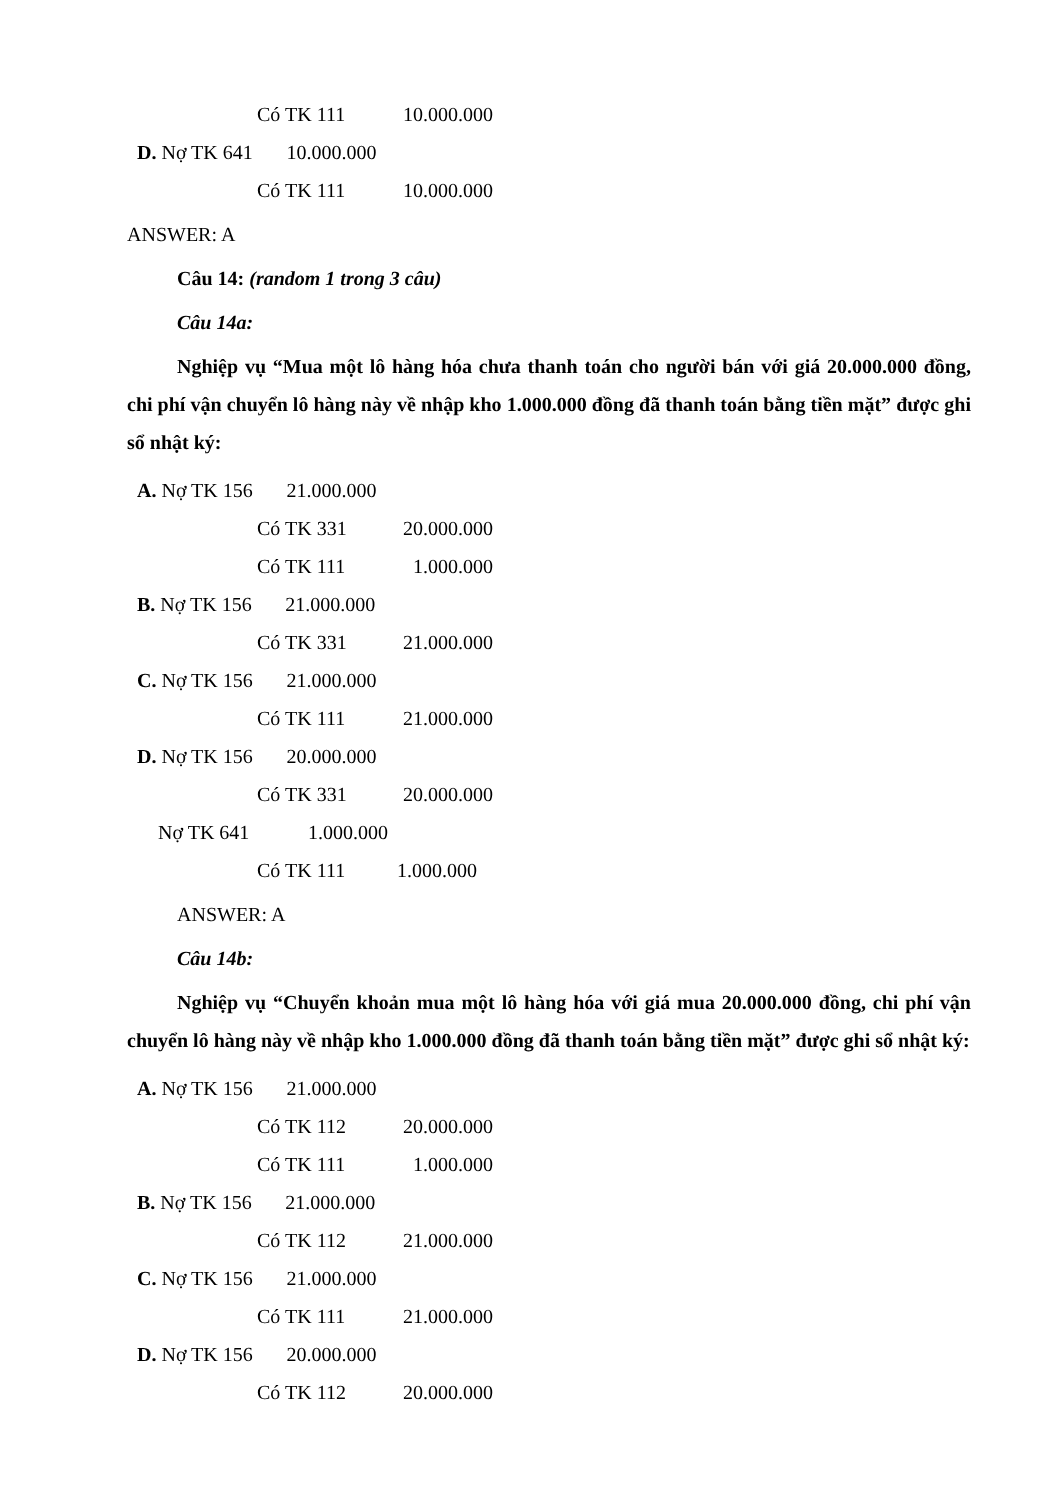Có TK 111 10.000.000
D. Nợ TK 641 10.000.000
Có TK 111 10.000.000
ANSWER: A
Câu 14: (random 1 trong 3 câu)
Câu 14a:
Nghiệp vụ “Mua một lô hàng hóa chưa thanh toán cho người bán với giá 20.000.000 đồng, chi phí vận chuyển lô hàng này về nhập kho 1.000.000 đồng đã thanh toán bằng tiền mặt” được ghi sổ nhật ký:
A. Nợ TK 156 21.000.000
Có TK 331 20.000.000
Có TK 111 1.000.000
B. Nợ TK 156 21.000.000
Có TK 331 21.000.000
C. Nợ TK 156 21.000.000
Có TK 111 21.000.000
D. Nợ TK 156 20.000.000
Có TK 331 20.000.000
Nợ TK 641 1.000.000
Có TK 111 1.000.000
ANSWER: A
Câu 14b:
Nghiệp vụ “Chuyển khoản mua một lô hàng hóa với giá mua 20.000.000 đồng, chi phí vận chuyển lô hàng này về nhập kho 1.000.000 đồng đã thanh toán bằng tiền mặt” được ghi sổ nhật ký:
A. Nợ TK 156 21.000.000
Có TK 112 20.000.000
Có TK 111 1.000.000
B. Nợ TK 156 21.000.000
Có TK 112 21.000.000
C. Nợ TK 156 21.000.000
Có TK 111 21.000.000
D. Nợ TK 156 20.000.000
Có TK 112 20.000.000